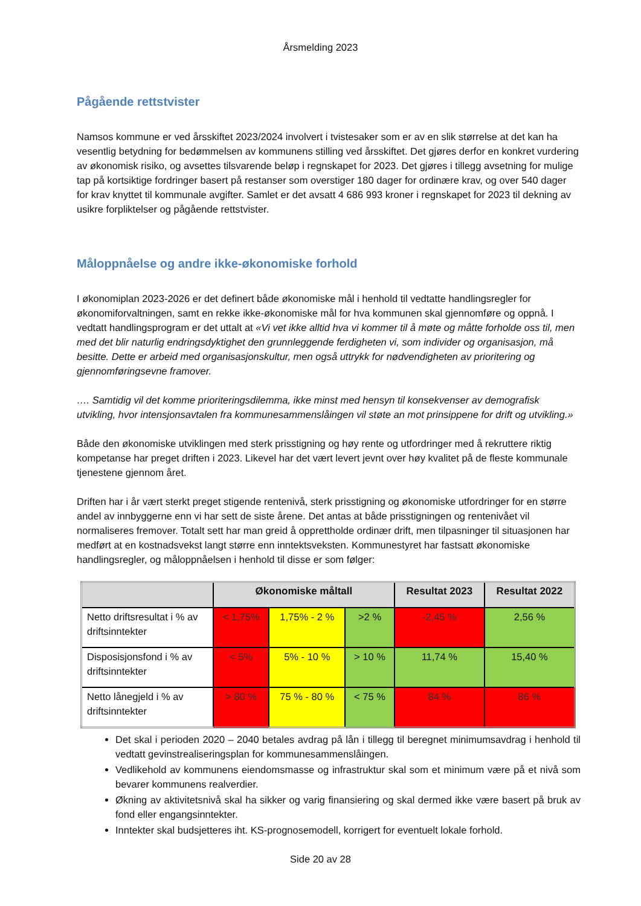Årsmelding 2023
Pågående rettstvister
Namsos kommune er ved årsskiftet 2023/2024 involvert i tvistesaker som er av en slik størrelse at det kan ha vesentlig betydning for bedømmelsen av kommunens stilling ved årsskiftet. Det gjøres derfor en konkret vurdering av økonomisk risiko, og avsettes tilsvarende beløp i regnskapet for 2023. Det gjøres i tillegg avsetning for mulige tap på kortsiktige fordringer basert på restanser som overstiger 180 dager for ordinære krav, og over 540 dager for krav knyttet til kommunale avgifter. Samlet er det avsatt 4 686 993 kroner i regnskapet for 2023 til dekning av usikre forpliktelser og pågående rettstvister.
Måloppnåelse og andre ikke-økonomiske forhold
I økonomiplan 2023-2026 er det definert både økonomiske mål i henhold til vedtatte handlingsregler for økonomiforvaltningen, samt en rekke ikke-økonomiske mål for hva kommunen skal gjennomføre og oppnå. I vedtatt handlingsprogram er det uttalt at «Vi vet ikke alltid hva vi kommer til å møte og måtte forholde oss til, men med det blir naturlig endringsdyktighet den grunnleggende ferdigheten vi, som individer og organisasjon, må besitte. Dette er arbeid med organisasjonskultur, men også uttrykk for nødvendigheten av prioritering og gjennomføringsevne framover.
…. Samtidig vil det komme prioriteringsdilemma, ikke minst med hensyn til konsekvenser av demografisk utvikling, hvor intensjonsavtalen fra kommunesammenslåingen vil støte an mot prinsippene for drift og utvikling.»
Både den økonomiske utviklingen med sterk prisstigning og høy rente og utfordringer med å rekruttere riktig kompetanse har preget driften i 2023. Likevel har det vært levert jevnt over høy kvalitet på de fleste kommunale tjenestene gjennom året.
Driften har i år vært sterkt preget stigende rentenivå, sterk prisstigning og økonomiske utfordringer for en større andel av innbyggerne enn vi har sett de siste årene. Det antas at både prisstigningen og rentenivået vil normaliseres fremover. Totalt sett har man greid å opprettholde ordinær drift, men tilpasninger til situasjonen har medført at en kostnadsvekst langt større enn inntektsveksten. Kommunestyret har fastsatt økonomiske handlingsregler, og måloppnåelsen i henhold til disse er som følger:
| | Økonomiske måltall | | | Resultat 2023 | Resultat 2022 |
| --- | --- | --- | --- | --- | --- |
| Netto driftsresultat i % av driftsinntekter | < 1,75% | 1,75% - 2 % | >2 % | -2,45 % | 2,56 % |
| Disposisjonsfond i % av driftsinntekter | < 5% | 5% - 10 % | > 10 % | 11,74 % | 15,40 % |
| Netto lånegjeld i % av driftsinntekter | > 80 % | 75 % - 80 % | < 75 % | 84 % | 86 % |
Det skal i perioden 2020 – 2040 betales avdrag på lån i tillegg til beregnet minimumsavdrag i henhold til vedtatt gevinstrealiseringsplan for kommunesammenslåingen.
Vedlikehold av kommunens eiendomsmasse og infrastruktur skal som et minimum være på et nivå som bevarer kommunens realverdier.
Økning av aktivitetsnivå skal ha sikker og varig finansiering og skal dermed ikke være basert på bruk av fond eller engangsinntekter.
Inntekter skal budsjetteres iht. KS-prognosemodell, korrigert for eventuelt lokale forhold.
Side 20 av 28